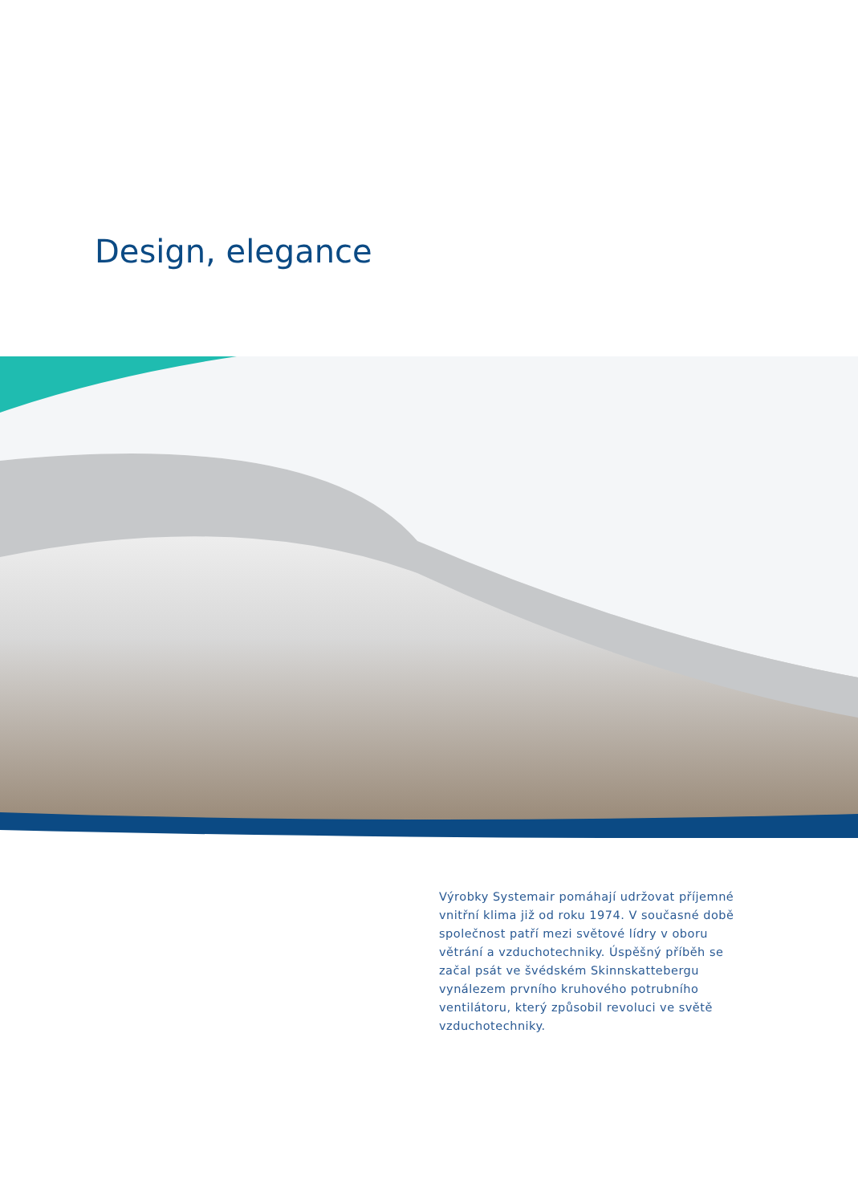Design, elegance
Výrobky Systemair pomáhají udržovat příjemné vnitřní klima již od roku 1974. V současné době společnost patří mezi světové lídry v oboru větrání a vzduchotechniky. Úspěšný příběh se začal psát ve švédském Skinnskattebergu vynálezem prvního kruhového potrubního ventilátoru, který způsobil revoluci ve světě vzduchotechniky.